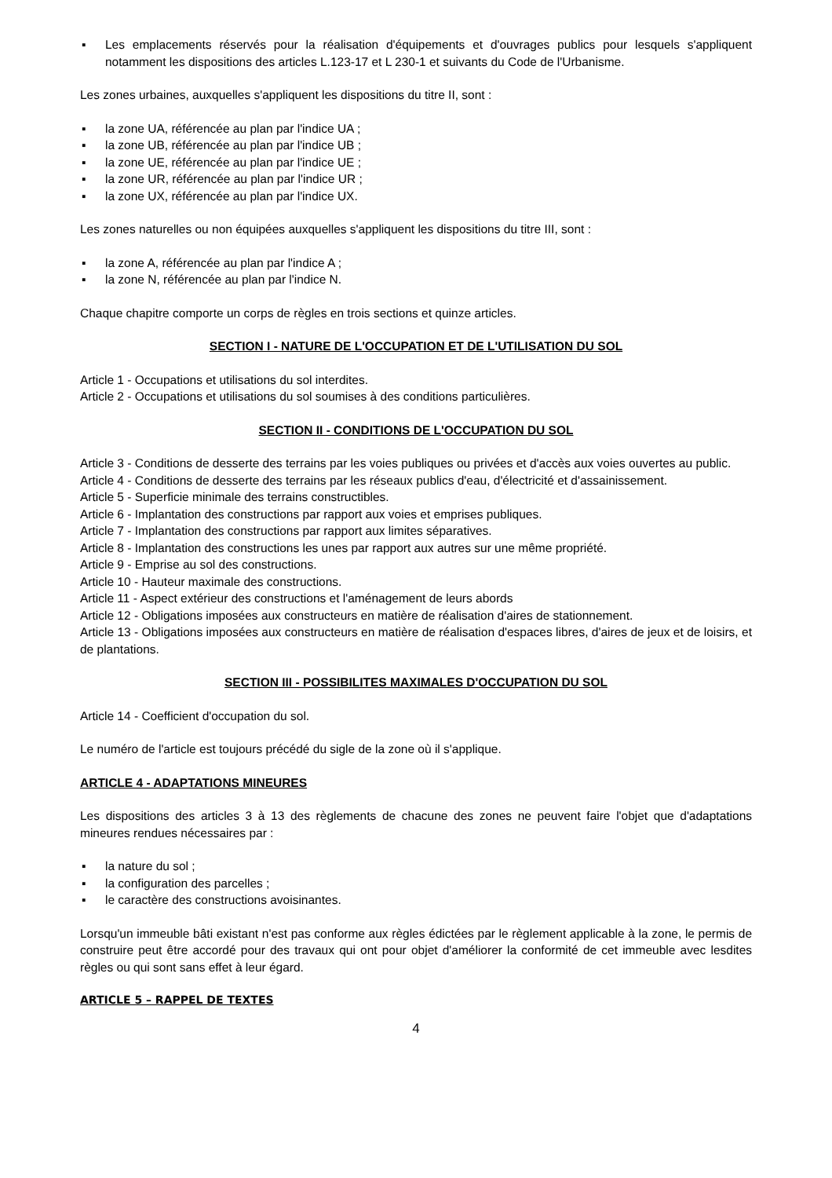▪ Les emplacements réservés pour la réalisation d'équipements et d'ouvrages publics pour lesquels s'appliquent notamment les dispositions des articles L.123-17 et L 230-1 et suivants du Code de l'Urbanisme.
Les zones urbaines, auxquelles s'appliquent les dispositions du titre II, sont :
▪ la zone UA, référencée au plan par l'indice UA ;
▪ la zone UB, référencée au plan par l'indice UB ;
▪ la zone UE, référencée au plan par l'indice UE ;
▪ la zone UR, référencée au plan par l'indice UR ;
▪ la zone UX, référencée au plan par l'indice UX.
Les zones naturelles ou non équipées auxquelles s'appliquent les dispositions du titre III, sont :
▪ la zone A, référencée au plan par l'indice A ;
▪ la zone N, référencée au plan par l'indice N.
Chaque chapitre comporte un corps de règles en trois sections et quinze articles.
SECTION I - NATURE DE L'OCCUPATION ET DE L'UTILISATION DU SOL
Article 1 - Occupations et utilisations du sol interdites.
Article 2 - Occupations et utilisations du sol soumises à des conditions particulières.
SECTION II - CONDITIONS DE L'OCCUPATION DU SOL
Article 3 - Conditions de desserte des terrains par les voies publiques ou privées et d'accès aux voies ouvertes au public.
Article 4 - Conditions de desserte des terrains par les réseaux publics d'eau, d'électricité et d'assainissement.
Article 5 - Superficie minimale des terrains constructibles.
Article 6 - Implantation des constructions par rapport aux voies et emprises publiques.
Article 7 - Implantation des constructions par rapport aux limites séparatives.
Article 8 - Implantation des constructions les unes par rapport aux autres sur une même propriété.
Article 9 - Emprise au sol des constructions.
Article 10 - Hauteur maximale des constructions.
Article 11 - Aspect extérieur des constructions et l'aménagement de leurs abords
Article 12 - Obligations imposées aux constructeurs en matière de réalisation d'aires de stationnement.
Article 13 - Obligations imposées aux constructeurs en matière de réalisation d'espaces libres, d'aires de jeux et de loisirs, et de plantations.
SECTION III - POSSIBILITES MAXIMALES D'OCCUPATION DU SOL
Article 14 - Coefficient d'occupation du sol.
Le numéro de l'article est toujours précédé du sigle de la zone où il s'applique.
ARTICLE 4 - ADAPTATIONS MINEURES
Les dispositions des articles 3 à 13 des règlements de chacune des zones ne peuvent faire l'objet que d'adaptations mineures rendues nécessaires par :
▪ la nature du sol ;
▪ la configuration des parcelles ;
▪ le caractère des constructions avoisinantes.
Lorsqu'un immeuble bâti existant n'est pas conforme aux règles édictées par le règlement applicable à la zone, le permis de construire peut être accordé pour des travaux qui ont pour objet d'améliorer la conformité de cet immeuble avec lesdites règles ou qui sont sans effet à leur égard.
ARTICLE 5 – RAPPEL DE TEXTES
4